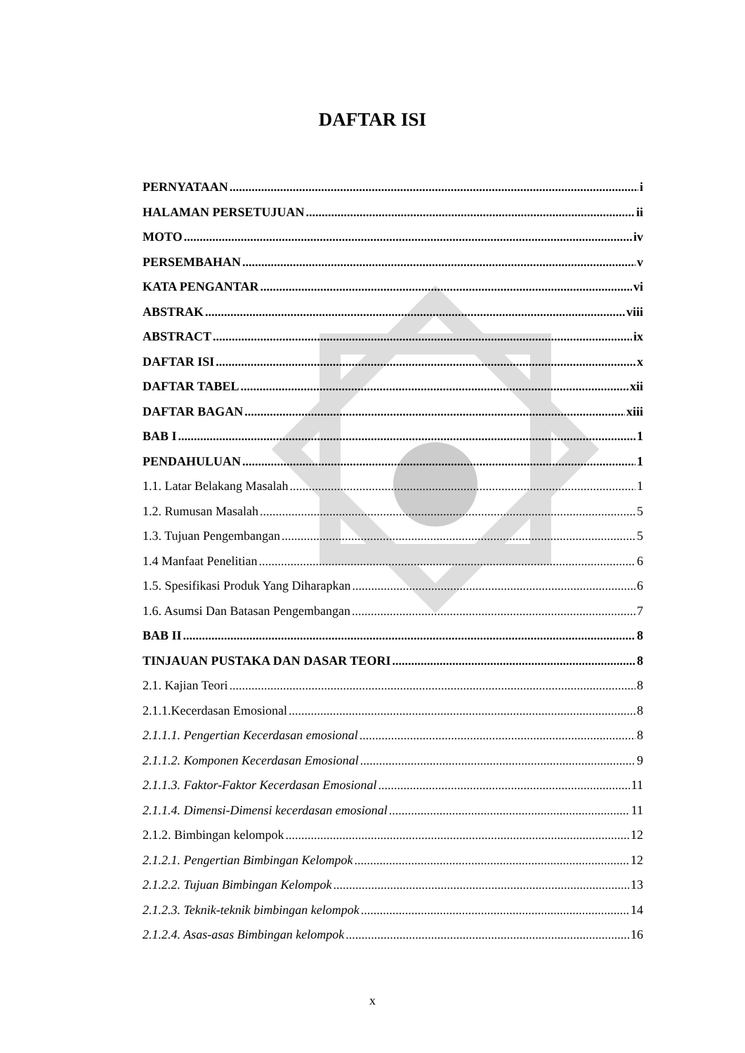DAFTAR ISI
PERNYATAAN i
HALAMAN PERSETUJUAN ii
MOTO iv
PERSEMBAHAN v
KATA PENGANTAR vi
ABSTRAK viii
ABSTRACT ix
DAFTAR ISI x
DAFTAR TABEL xii
DAFTAR BAGAN xiii
BAB I 1
PENDAHULUAN 1
1.1. Latar Belakang Masalah 1
1.2. Rumusan Masalah 5
1.3. Tujuan Pengembangan 5
1.4 Manfaat Penelitian 6
1.5. Spesifikasi Produk Yang Diharapkan 6
1.6. Asumsi Dan Batasan Pengembangan 7
BAB II 8
TINJAUAN PUSTAKA DAN DASAR TEORI 8
2.1. Kajian Teori 8
2.1.1.Kecerdasan Emosional 8
2.1.1.1. Pengertian Kecerdasan emosional 8
2.1.1.2. Komponen Kecerdasan Emosional 9
2.1.1.3. Faktor-Faktor Kecerdasan Emosional 11
2.1.1.4. Dimensi-Dimensi kecerdasan emosional 11
2.1.2. Bimbingan kelompok 12
2.1.2.1. Pengertian Bimbingan Kelompok 12
2.1.2.2. Tujuan Bimbingan Kelompok 13
2.1.2.3. Teknik-teknik bimbingan kelompok 14
2.1.2.4. Asas-asas Bimbingan kelompok 16
x